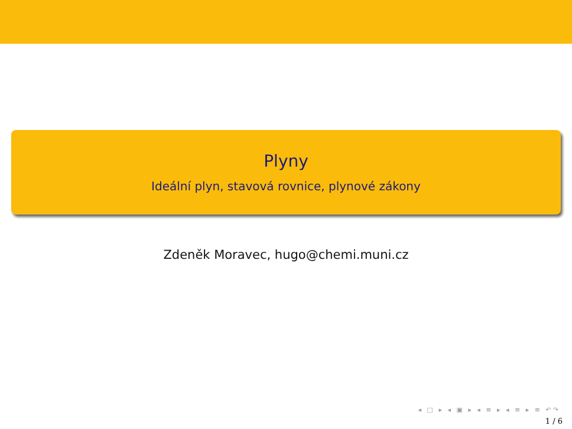Plyny
Ideální plyn, stavová rovnice, plynové zákony
Zdeněk Moravec, hugo@chemi.muni.cz
◂ □ ▸ ◂ ▣ ▸ ◂ ≡ ▸ ◂ ≡ ▸ ≡ ↶↷
1 / 6